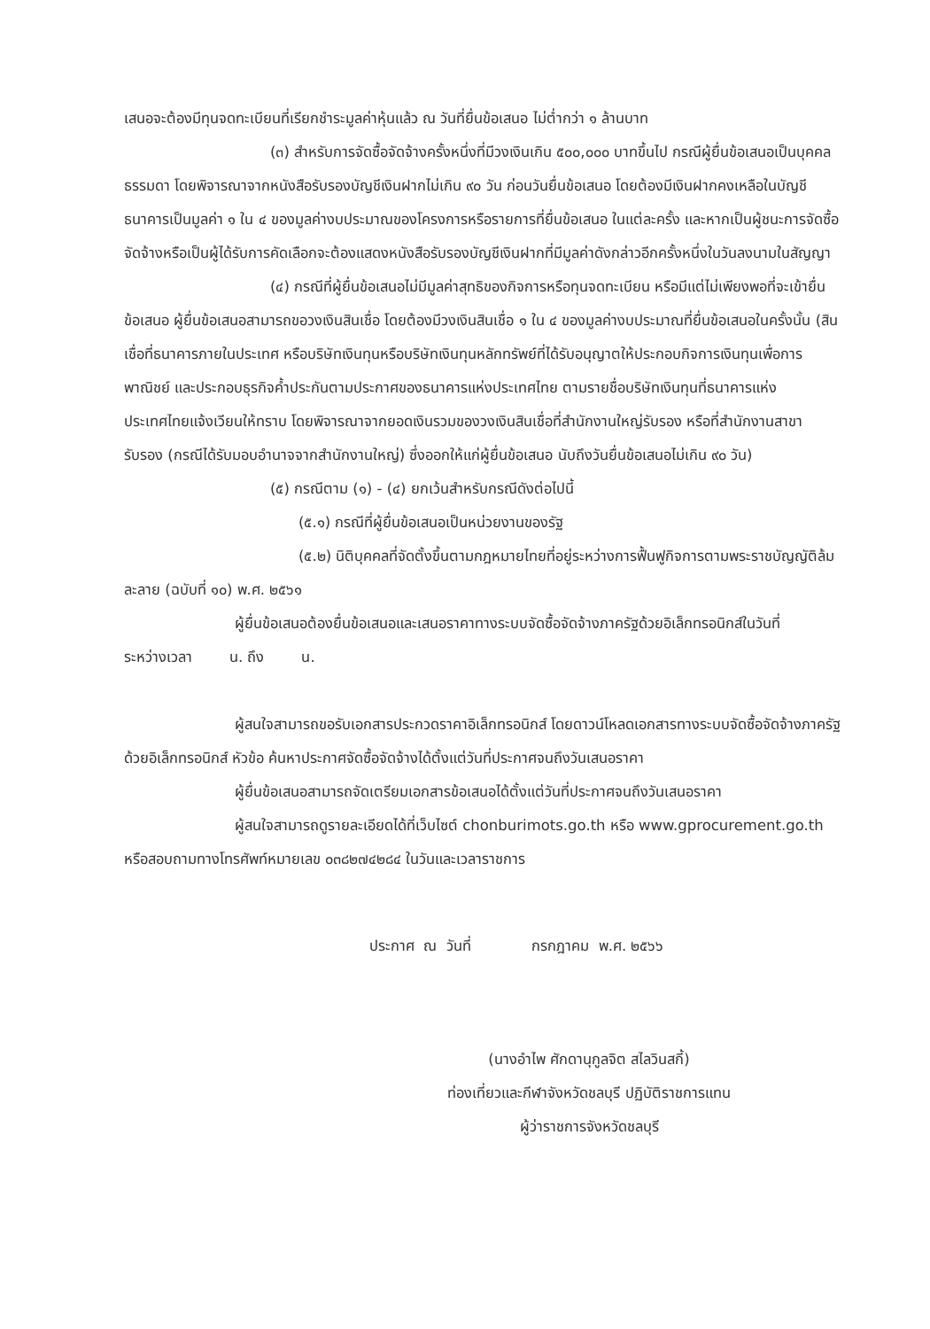เสนอจะต้องมีทุนจดทะเบียนที่เรียกชำระมูลค่าหุ้นแล้ว ณ วันที่ยื่นข้อเสนอ ไม่ต่ำกว่า ๑ ล้านบาท
(๓) สำหรับการจัดซื้อจัดจ้างครั้งหนึ่งที่มีวงเงินเกิน ๕๐๐,๐๐๐ บาทขึ้นไป กรณีผู้ยื่นข้อเสนอเป็นบุคคลธรรมดา โดยพิจารณาจากหนังสือรับรองบัญชีเงินฝากไม่เกิน ๙๐ วัน ก่อนวันยื่นข้อเสนอ โดยต้องมีเงินฝากคงเหลือในบัญชีธนาคารเป็นมูลค่า ๑ ใน ๔ ของมูลค่างบประมาณของโครงการหรือรายการที่ยื่นข้อเสนอ ในแต่ละครั้ง และหากเป็นผู้ชนะการจัดซื้อจัดจ้างหรือเป็นผู้ได้รับการคัดเลือกจะต้องแสดงหนังสือรับรองบัญชีเงินฝากที่มีมูลค่าดังกล่าวอีกครั้งหนึ่งในวันลงนามในสัญญา
(๔) กรณีที่ผู้ยื่นข้อเสนอไม่มีมูลค่าสุทธิของกิจการหรือทุนจดทะเบียน หรือมีแต่ไม่เพียงพอที่จะเข้ายื่นข้อเสนอ ผู้ยื่นข้อเสนอสามารถขอวงเงินสินเชื่อ โดยต้องมีวงเงินสินเชื่อ ๑ ใน ๔ ของมูลค่างบประมาณที่ยื่นข้อเสนอในครั้งนั้น (สินเชื่อที่ธนาคารภายในประเทศ หรือบริษัทเงินทุนหรือบริษัทเงินทุนหลักทรัพย์ที่ได้รับอนุญาตให้ประกอบกิจการเงินทุนเพื่อการพาณิชย์ และประกอบธุรกิจค้ำประกันตามประกาศของธนาคารแห่งประเทศไทย ตามรายชื่อบริษัทเงินทุนที่ธนาคารแห่งประเทศไทยแจ้งเวียนให้ทราบ โดยพิจารณาจากยอดเงินรวมของวงเงินสินเชื่อที่สำนักงานใหญ่รับรอง หรือที่สำนักงานสาขารับรอง (กรณีได้รับมอบอำนาจจากสำนักงานใหญ่) ซึ่งออกให้แก่ผู้ยื่นข้อเสนอ นับถึงวันยื่นข้อเสนอไม่เกิน ๙๐ วัน)
(๕) กรณีตาม (๑) - (๔) ยกเว้นสำหรับกรณีดังต่อไปนี้
(๕.๑) กรณีที่ผู้ยื่นข้อเสนอเป็นหน่วยงานของรัฐ
(๕.๒) นิติบุคคลที่จัดตั้งขึ้นตามกฎหมายไทยที่อยู่ระหว่างการฟื้นฟูกิจการตามพระราชบัญญัติล้มละลาย (ฉบับที่ ๑๐) พ.ศ. ๒๕๖๑
ผู้ยื่นข้อเสนอต้องยื่นข้อเสนอและเสนอราคาทางระบบจัดซื้อจัดจ้างภาครัฐด้วยอิเล็กทรอนิกส์ในวันที่ ระหว่างเวลา น. ถึง น.
ผู้สนใจสามารถขอรับเอกสารประกวดราคาอิเล็กทรอนิกส์ โดยดาวน์โหลดเอกสารทางระบบจัดซื้อจัดจ้างภาครัฐด้วยอิเล็กทรอนิกส์ หัวข้อ ค้นหาประกาศจัดซื้อจัดจ้างได้ตั้งแต่วันที่ประกาศจนถึงวันเสนอราคา
ผู้ยื่นข้อเสนอสามารถจัดเตรียมเอกสารข้อเสนอได้ตั้งแต่วันที่ประกาศจนถึงวันเสนอราคา
ผู้สนใจสามารถดูรายละเอียดได้ที่เว็บไซต์ chonburimots.go.th หรือ www.gprocurement.go.th หรือสอบถามทางโทรศัพท์หมายเลข ๐๓๘๒๗๔๒๘๔ ในวันและเวลาราชการ
ประกาศ ณ วันที่ กรกฎาคม พ.ศ. ๒๕๖๖
(นางอำไพ ศักดานุกูลจิต สไลวินสกี้)
ท่องเที่ยวและกีฬาจังหวัดชลบุรี ปฏิบัติราชการแทน
ผู้ว่าราชการจังหวัดชลบุรี